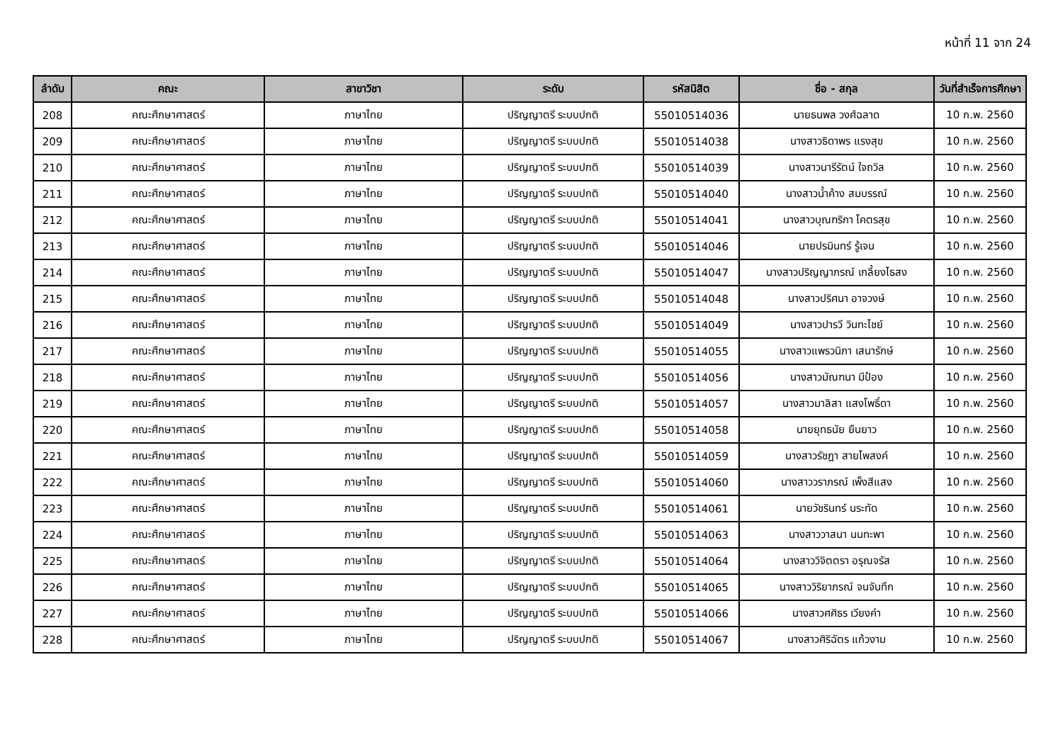หน้าที่ 11 จาก 24
| ลำดับ | คณะ | สาขาวิชา | ระดับ | รหัสนิสิต | ชื่อ - สกุล | วันที่สำเร็จการศึกษา |
| --- | --- | --- | --- | --- | --- | --- |
| 208 | คณะศึกษาศาสตร์ | ภาษาไทย | ปริญญาตรี ระบบปกติ | 55010514036 | นายธนพล วงศ์ฉลาด | 10 ก.พ. 2560 |
| 209 | คณะศึกษาศาสตร์ | ภาษาไทย | ปริญญาตรี ระบบปกติ | 55010514038 | นางสาวธิดาพร แรงสุข | 10 ก.พ. 2560 |
| 210 | คณะศึกษาศาสตร์ | ภาษาไทย | ปริญญาตรี ระบบปกติ | 55010514039 | นางสาวนารีรัตน์ ใจถวิล | 10 ก.พ. 2560 |
| 211 | คณะศึกษาศาสตร์ | ภาษาไทย | ปริญญาตรี ระบบปกติ | 55010514040 | นางสาวน้ำค้าง สมบรรณ์ | 10 ก.พ. 2560 |
| 212 | คณะศึกษาศาสตร์ | ภาษาไทย | ปริญญาตรี ระบบปกติ | 55010514041 | นางสาวบุณฑริกา โคตรสุข | 10 ก.พ. 2560 |
| 213 | คณะศึกษาศาสตร์ | ภาษาไทย | ปริญญาตรี ระบบปกติ | 55010514046 | นายปรมินทร์ รู้เจน | 10 ก.พ. 2560 |
| 214 | คณะศึกษาศาสตร์ | ภาษาไทย | ปริญญาตรี ระบบปกติ | 55010514047 | นางสาวปริญญาภรณ์ เกลี้ยงไธสง | 10 ก.พ. 2560 |
| 215 | คณะศึกษาศาสตร์ | ภาษาไทย | ปริญญาตรี ระบบปกติ | 55010514048 | นางสาวปริศนา อาจวงษ์ | 10 ก.พ. 2560 |
| 216 | คณะศึกษาศาสตร์ | ภาษาไทย | ปริญญาตรี ระบบปกติ | 55010514049 | นางสาวปารวี วินทะไชย์ | 10 ก.พ. 2560 |
| 217 | คณะศึกษาศาสตร์ | ภาษาไทย | ปริญญาตรี ระบบปกติ | 55010514055 | นางสาวแพรวนิภา เสนารักษ์ | 10 ก.พ. 2560 |
| 218 | คณะศึกษาศาสตร์ | ภาษาไทย | ปริญญาตรี ระบบปกติ | 55010514056 | นางสาวมัณฑนา มีป้อง | 10 ก.พ. 2560 |
| 219 | คณะศึกษาศาสตร์ | ภาษาไทย | ปริญญาตรี ระบบปกติ | 55010514057 | นางสาวมาลิสา แสงโพธิ์ดา | 10 ก.พ. 2560 |
| 220 | คณะศึกษาศาสตร์ | ภาษาไทย | ปริญญาตรี ระบบปกติ | 55010514058 | นายยุทธนัย ยืนยาว | 10 ก.พ. 2560 |
| 221 | คณะศึกษาศาสตร์ | ภาษาไทย | ปริญญาตรี ระบบปกติ | 55010514059 | นางสาวรัชฎา สายไพสงค์ | 10 ก.พ. 2560 |
| 222 | คณะศึกษาศาสตร์ | ภาษาไทย | ปริญญาตรี ระบบปกติ | 55010514060 | นางสาววราภรณ์ เพ็งสีแสง | 10 ก.พ. 2560 |
| 223 | คณะศึกษาศาสตร์ | ภาษาไทย | ปริญญาตรี ระบบปกติ | 55010514061 | นายวัชรินทร์ นระทัด | 10 ก.พ. 2560 |
| 224 | คณะศึกษาศาสตร์ | ภาษาไทย | ปริญญาตรี ระบบปกติ | 55010514063 | นางสาววาสนา นนทะพา | 10 ก.พ. 2560 |
| 225 | คณะศึกษาศาสตร์ | ภาษาไทย | ปริญญาตรี ระบบปกติ | 55010514064 | นางสาววิจิตตรา อรุณจรัส | 10 ก.พ. 2560 |
| 226 | คณะศึกษาศาสตร์ | ภาษาไทย | ปริญญาตรี ระบบปกติ | 55010514065 | นางสาววิริยาภรณ์ จนจันทึก | 10 ก.พ. 2560 |
| 227 | คณะศึกษาศาสตร์ | ภาษาไทย | ปริญญาตรี ระบบปกติ | 55010514066 | นางสาวศศิธร เวียงคำ | 10 ก.พ. 2560 |
| 228 | คณะศึกษาศาสตร์ | ภาษาไทย | ปริญญาตรี ระบบปกติ | 55010514067 | นางสาวศิริฉัตร แก้วงาม | 10 ก.พ. 2560 |